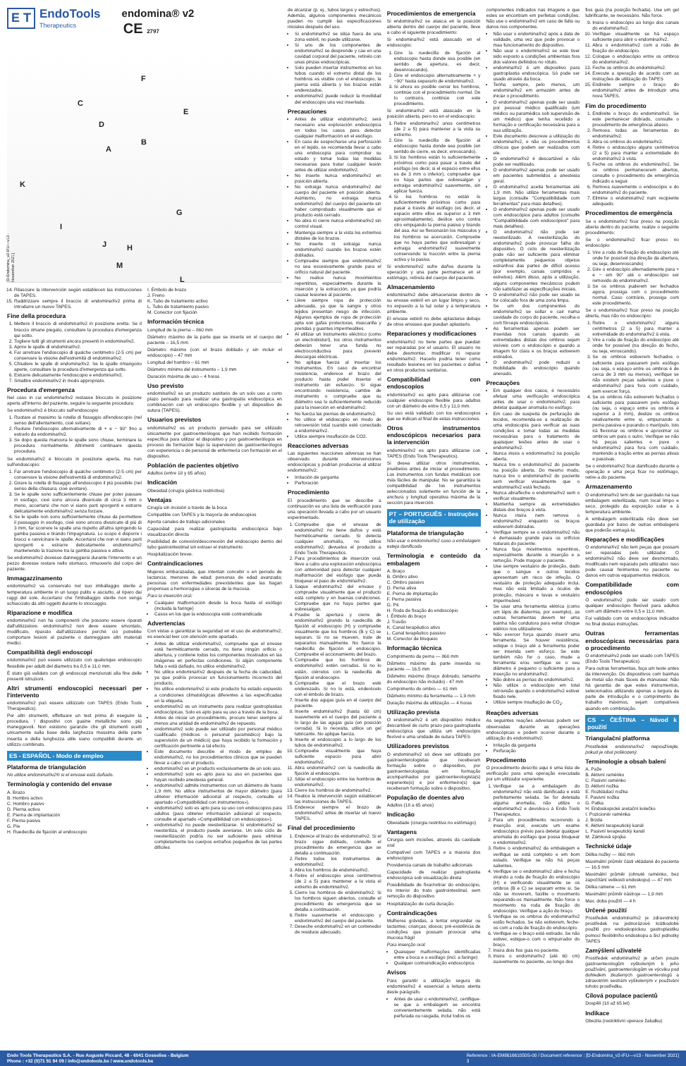E T EndoTools
Therapeutics
endomina® v2
CE 2797
F
C
E
D
B
A
K
I
G
J H
M
L
[D-Endomina_v2-IFU—v13 - November 2021]
14. Rilasciare la intervención según establecen las instrucciones de TAPES.
15. Raddrizzare sempre il braccio di endomina®v2 prima di introdurre un nuovo TAPES.
Fine della procedura
1. Mettere il braccio di endomina®v2 in posizione eretta. Se il braccio rimane piegato, consultare la procedura d'emergenza qui sotto.
2. Togliere tutti gli strumenti ancora presenti in endomina®v2.
3. Aprire le spalle di endomina®v2.
4. Far arretrare l'endoscopio di qualche centimetro (2-5 cm) per conservare la visione dell'estremità di endomina®v2.
5. Chiudere le spalle di endomina®v2. Se le spalle rimangono aperte, consultare la procedura d'emergenza qui sotto.
6. Estrarre delicatamente l'endoscopio e endomina®v2.
7. Smaltire endomina®v2 in modo appropriato.
Procedura d'emergenza
Nel caso in cui endomina®v2 restasse bloccato in posizione aperta all'interno del paziente, seguire la seguente procedura:
Se endomina®v2 è bloccato sull'endoscopio
1. Ruotare al massimo la rotella di fissaggio all'endoscopio (nel senso dell'allentamento, cioè svitare).
2. Ruotare l'endoscopio alternativamente di + e − 90° fino a estrarlo da endomina®v2.
3. Se dopo questa manovra le spalle sono chiuse, terminare la procedura normalmente. Altrimenti continuare questa procedura.
Se endomina®v2 è bloccato in posizione aperta, ma non sull'endoscopio:
1. Far arretrare l'endoscopio di qualche centimetro (2-5 cm) per conservare la visione dell'estremità di endomina®v2.
2. Girare la rotella di fissaggio all'endoscopio il più possibile (nel senso della chiusura, cioè avvitare).
3. Se le spalle sono sufficientemente chiuse per poter passare in esofago, cioè sono ancora divaricate di circa 3 mm o meno, accertarsi che non vi siano parti sporgenti e estrarre delicatamente endomina®v2 senza forzare.
4. Se le spalle non sono sufficientemente chiuse da permettere il passaggio in esofago, cioè sono ancora divaricate di più di 3 mm, far scorrere le spalle una rispetto all'altra spingendo la gamba passiva e tirando l'impugnatura. Lo scopo è disporre i bracci e ravvicinare le spalle. Accertarsi che non vi siano parti sporgenti e estrarre delicatamente endomina®v2 mantenendo la trazione tra la gamba passiva e attiva.
Se endomina®v2 dovesse danneggiarsi durante l'intervento e un pezzo dovesse restare nello stomaco, rimuoverlo dal corpo del paziente.
Immagazzinamento
endomina®v2 va conservato nel suo imballaggio sterile a temperatura ambiente in un luogo pulito e asciutto, al riparo dai raggi del sole. Accertarsi che l'imballaggio sterile non venga schiacciato da altri oggetti durante lo stoccaggio.
Riparazione e modifica
endomina®v2 non ha componenti che possono essere riparati dall'utilizzatore. endomina®v2 non deve essere smontato, modificato, riparato dall'utilizzatore perché ciò potrebbe comportare lesioni al paziente o danneggiare altri materiali medici.
Compatibilità degli endoscopi
endomina®v2 può essere utilizzato con qualunque endoscopio flessibile per adulti del diametro tra 8,5 e 11,0 mm.
È stato già validato con gli endoscopi menzionati alla fine delle presenti istruzioni.
Altri strumenti endoscopici necessari per l'intervento
endomina®v2 può essere utilizzato con TAPES (Endo Tools Therapeutics).
Per altri strumenti, effettuare un test prima di eseguire la procedura. I dispositivi con guaine metalliche sono più maneggevoli. Non esistono garanzie che gli strumenti scelti unicamente sulla base della larghezza massima della parte inserita e della lunghezza utile siano compatibili durante un utilizzo combinato.
ES - ESPAÑOL - Modo de empleo
Plataforma de triangulación
No utilice endomina®v2® si el envase está dañado.
Terminología y contenido del envase
A. Brazo
B. Hombro activo
C. Hombro pasivo
D. Pierna activa
E. Pierna de implantación
F. Pierna pasiva
G. Pie
H. Ruedecilla de fijación al endoscopio
I. Émbolo de brazo
J. Freno
K. Tubo de tratamiento activo
L. Tubo de tratamiento pasivo
M. Conector con fijación
Información técnica
Longitud de la pierna – 860 mm
Diámetro máximo de la parte que se inserta en el cuerpo del paciente – 16,5 mm
Diámetro máximo (con el brazo doblado y sin incluir el endoscopio) – 47 mm
Longitud del hombro – 61 mm
Diámetro mínimo del instrumento – 1,9 mm
Duración máxima de uso – 4 horas
Uso previsto
endomina®v2 es un producto sanitario de un solo uso a corto plazo pensado para realizar una gastropatía endoscópica en combinación con un endoscopio flexible y un dispositivo de sutura (TAPES).
Usuarios previstos
endomina®v2 es un producto pensado para ser utilizado únicamente por gastroenterólogos que han recibido formación específica para utilizar el dispositivo y por gastroenterólogos en proceso de formación bajo la supervisión de gastroenterólogos con experiencia o de personal de enfermería con formación en el dispositivo.
Población de pacientes objetivo
Adultos (entre 18 y 65 años)
Indicación
Obesidad (cirugía gástrica restrictiva)
Ventajas
Cirugía sin incisión a través de la boca
Compatible con TAPES y la mayoría de endoscopios
Aporta canales de trabajo adicionales
Capacidad para realizar gastroplastia endoscópica bajo visualización directa
Posibilidad de conexión/desconexión del endoscopio dentro del tubo gastrointestinal sin extraer el instrumento
Hospitalización breve.
Contraindicaciones
Mujeres embarazadas, que intentan concebir o en periodo de lactancia; menores de edad; personas de edad avanzada; personas con enfermedades preexistentes que las hagan propensas a hemorragias o úlceras de la mucosa.
Para la inserción oral:
Cualquier malformación desde la boca hasta el esófago (incluida la faringe)
Casos en los que la endoscopia esté contraindicada
Advertencias
Con vistas a garantizar la seguridad en el uso de endomina®v2, es esencial leer con atención este apartado.
Antes de utilizar endomina®v2, compruebe que el envase está herméticamente cerrado, no tiene ningún orificio o abertura, y contiene todos los componentes mostrados en las imágenes en perfectas condiciones. Si algún componente falta o está dañado, no utilice endomina®v2.
No utilice endomina®v2 después de la fecha de caducidad, ya que podría provocar un funcionamiento incorrecto del producto.
No utilice endomina®v2 si este producto ha estado expuesto a condiciones climatológicas diferentes a las especificadas en la etiqueta.
endomina®v2 es un instrumento para realizar gastroplastias endoscópicas. Solo es apto para su uso a través de la boca.
Antes de iniciar un procedimiento, procure tener siempre al menos una unidad de endomina®v2 de repuesto.
endomina®v2 solo puede ser utilizado por personal médico cualificado (médicos o personal paramédico) bajo la supervisión de un médico) que haya recibido la formación y certificación pertinente a tal efecto.
Este documento describe el modo de empleo de endomina®v2, no los procedimientos clínicos que se pueden llevar a cabo con el producto.
endomina®v2 es un producto exclusivamente de un solo uso.
endomina®v2 solo es apto para su uso en pacientes que hayan recibido anestesia general.
endomina®v2 admite instrumentos con un diámetro de hasta 1,9 mm. No utilice instrumentos de mayor diámetro (para obtener información adicional al respecto, consulte el apartado «Compatibilidad con instrumentos»).
endomina®v2 solo es apto para su uso con endoscopios para adultos (para obtener información adicional al respecto, consulte el apartado «Compatibilidad con endoscopios»).
endomina®v2 no puede reesterilizarse. Si endomina®v2 se reesteriliza, el producto puede averiarse. Un solo ciclo de reesterilización podría no ser suficiente para eliminar completamente los cuerpos extraños pequeños de las partes difíciles
de alcanzar (p. ej., tubos largos y estrechos). Además, algunos componentes mecánicos pueden no cumplir las especificaciones iniciales después del uso.
Si endomina®v2 se sitúa fuera de una zona estéril, no puede utilizarse.
Si uno de los componentes de endomina®v2 se desprende y cae en una cavidad corporal del paciente, retírelo con unas pinzas endoscópicas.
Solo pueden insertar instrumentos en los tubos cuando el extremo distal de los hombros es visible con el endoscopio, la pierna está abierta y los brazos están enderezados.
endomina®v2 puede reducir la movilidad del endoscopio una vez insertada.
Precauciones
Antes de utilizar endomina®v2, será necesario una exploración endoscópica en todos los casos para detectar cualquier malformación en el esófago.
En caso de sospecharse una perforación en el tejido, se recomienda llevar a cabo una endoscopia para comprobar su estado y tomar todas las medidas necesarias para tratar cualquier lesión antes de utilizar endomina®v2.
No inserte nunca endomina®v2 en posición abierta.
No extraiga nunca endomina®v2 del cuerpo del paciente en posición abierta. Asimismo, no extraiga nunca endomina®v2 del cuerpo del paciente sin haber comprobado visualmente que el producto está cerrado.
No abra ni cierre nunca endomina®v2 sin control visual.
Mantenga siempre a la vista los extremos distales de los brazos.
No inserte ni extraiga nunca endomina®v2 cuando los brazos estén doblados.
Compruebe siempre que endomina®v2 no sea excesivamente grande para el orificio natural del paciente.
No realice nunca movimientos repentinos, especialmente durante la inserción y la extracción, ya que podría causar lesiones al paciente.
Lleve siempre ropa de protección adecuada, ya que la sangre y otros tejidos presentan riesgo de infección. Algunos ejemplos de ropa de protección apta son gafas protectoras, mascarilla y prendas y guantes impermeables.
Al utilizar un instrumento eléctrico (como un electrobisturí), los otros instrumentos deberán tener una funda no electroconductiva para prevenir descargas eléctricas.
No aplique fuerza al insertar los instrumentos. En caso de encontrar resistencia, enderece el brazo del producto hasta poder insertar el instrumento sin esfuerzo. Si sigue encontrando resistencia, cambie de instrumento o compruebe que su diámetro sea lo suficientemente reducido para la inserción en endomina®v2.
No fuerza las piernas de endomina®v2.
No utilice el endoscopio en modo de retroversión total cuando esté conectado a endomina®v2.
Utilice siempre insuflación de CO2.
Reacciones adversas
Las siguientes reacciones adversas se han observado durante intervenciones endoscópicas y podrían producirse al utilizar endomina®v2:
Irritación de garganta
Perforación
Procedimiento
El procedimiento que se describe a continuación es una lista de verificación para una operación llevada a cabo por un usuario experimentado.
1. Compruebe que el envase de endomina®v2 no tiene daños y está herméticamente cerrado. Si detecta cualquier anomalía, no utilice endomina®v2; devuelva el producto a Endo Tools Therapeutics.
2. Para procedimientos de inserción oral, lleve a cabo una exploración endoscópica con anterioridad para detectar cualquier malformación del esófago que pueda bloquear el paso de endomina®v2.
3. Saque endomina®v2 del envase y compruebe visualmente que el producto está completo y en buenas condiciones. Compruebe que no haya partes que sobresalgan.
4. Pruebe la apertura y cierre de endomina®v2 girando la ruedecilla de fijación al endoscopio (H) y compruebe visualmente que los hombros (B y C) se separan. Si no se mueven, trate de separarlos manualmente. No fuerce la ruedecilla de fijación al endoscopio. Compruebe el accionamiento del brazo.
5. Compruebe que los hombros de endomina®v2 estén cerrados. Si no lo están, ciérrelos con la ruedecilla de fijación al endoscopio.
6. Compruebe que el brazo esté enderezado. Si no lo está, enderécelo con el émbolo de brazo.
7. Inserte dos agujas guía en el cuerpo del paciente.
8. Inserte endomina®v2 (hasta 60 cm) suavemente en el cuerpo del paciente a lo largo de las agujas guía (en posición cerrada). Si lo necesita, utilice un gel lubricante. No aplique fuerza.
9. Inserte el endoscopio a lo largo de los tubos de endomina®v2.
10. Compruebe visualmente que haya suficiente espacio para abrir endomina®v2.
11. Abra endomina®v2 con la ruedecilla de fijación al endoscopio.
12. Sitúe el endoscopio entre los hombros de endomina®v2.
13. Cierre los hombros de endomina®v2.
14. Realice la intervención según establecen las instrucciones de TAPES.
15. Enderece siempre el brazo de endomina®v2 antes de insertar un nuevo TAPES.
Final del procedimiento
1. Enderece el brazo de endomina®v2. Si el brazo sigue doblado, consulte el procedimiento de emergencia que se detalla a continuación.
2. Retire todos los instrumentos de endomina®v2.
3. Abra los hombros de endomina®v2.
4. Retire el endoscopio unos centímetros (de 2 a 5) para mantener a la vista el extremo de endomina®v2.
5. Cierre los hombros de endomina®v2. Si los hombros siguen abiertos, consulte el procedimiento de emergencia que se detalla a continuación.
6. Retire suavemente el endoscopio y endomina®v2 del cuerpo del paciente.
7. Deseche endomina®v2 en un contenedor de residuos adecuado.
Procedimientos de emergencia
Si endomina®v2 se atasca en la posición abierta dentro del cuerpo del paciente, lleve a cabo el siguiente procedimiento:
Si endomina®v2 está atascado en el endoscopio:
1. Gire la ruedecilla de fijación al endoscopio hasta donde sea posible (en sentido de apertura, es decir, desenroscando).
2. Gire el endoscopio alternativamente + y −90° hasta separarlo de endomina®v2.
3. Si ahora es posible cerrar los hombros, continúe con el procedimiento normal. De lo contrario, continúe con este procedimiento.
Si endomina®v2 está atascado en la posición abierta, pero no en el endoscopio:
1. Retire endomina®v2 unos centímetros (de 2 a 5) para mantener a la vista su extremo.
2. Gire la ruedecilla de fijación al endoscopio hasta donde sea posible (en sentido de cierre, es decir, enroscando).
3. Si los hombros están lo suficientemente próximos como para pasar a través del esófago (es decir, si el espacio entre ellos es de 3 mm o inferior), compruebe que no haya partes que sobresalgan y extraiga endomina®v2 suavemente, sin aplicar fuerza.
4. Si los hombros no están lo suficientemente próximos como para pasar a través del esófago (es decir, el espacio entre ellos es superior a 3 mm aproximadamente), deslice uno contra otro empujando la pierna pasiva y tirando del asa. Así se flexionarán los músculos y los hombros se acercarán. Compruebe que no haya partes que sobresalgan y extraiga endomina®v2 suavemente conservando la tracción entre la pierna activa y la pasiva.
Si endomina®v2 sufre daños durante la operación y una parte permanece en el estómago, retírela del cuerpo del paciente.
Almacenamiento
endomina®v2 debe almacenarse dentro de su envase estéril en un lugar limpio y seco, no expuesto a la luz solar y a temperatura ambiente.
El envase estéril no debe aplastarse debajo de otros envases que puedan aplastarlo.
Reparaciones y modificaciones
endomina®v2 no tiene partes que puedan ser reparadas por el usuario. El usuario no debe desmontar, modificar ni reparar endomina®v2. Hacerlo podría tener como resultado lesiones en los pacientes o daños en otros productos sanitarios.
Compatibilidad con endoscopios
endomina®v2 es apto para utilizarse con cualquier endoscopio flexible para adultos con un diámetro de entre 8,5 y 11,0 mm.
Su uso está validado con los endoscopios que se indican al final de estas instrucciones.
Otros instrumentos endoscópicos necesarios para la intervención
endomina®v2 es apto para utilizarse con TAPES (Endo Tools Therapeutics).
Si desea utilizar otros instrumentos, pruébelos antes de iniciar el procedimiento. Los instrumentos con fundas metálicas son más fáciles de manipular. No se garantiza la compatibilidad de los instrumentos seleccionados solamente en función de la anchura y longitud operativa máxima de la sección para inserción.
PT – PORTUGUÊS - Instruções de utilização
Plataforma de triangulação
Não usar o endomina®v2 caso a embalagem esteja danificada
Terminologia e conteúdo da embalagem
A. Braço
B. Ombro ativo
C. Ombro passivo
D. Perna ativa
E. Perna de implantação
F. Perna passiva
G. Pé
H. Roda de fixação do endoscópio
I. Êmbolo do braço
J. Travão
K. Canal terapêutico ativo
L. Canal terapêutico passivo
M. Conector de bloqueio
Informação técnica
Comprimento da perna — 860 mm
Diâmetro máximo da parte inserida no paciente — 16,5 mm
Diâmetro máximo (braço dobrado, tamanho do endoscópio não incluído) - 47 mm
Comprimento do ombro — 61 mm
Diâmetro mínimo da ferramenta — 1,9 mm
Duração máxima da utilização — 4 horas
Utilização prevista
O endomina®v2 é um dispositivo médico descartável de curto prazo para gastroplastia endoscópica que utiliza um endoscópio flexível e uma unidade de sutura TAPES
Utilizadores previstos
O endomina®v2 só deve ser utilizado por gastroenterologistas que receberam formação sobre o dispositivo, por gastroenterologistas em formação acompanhados por gastroenterologista(s) experiente(s) e por enfermeiro(s) que receberam formação sobre o dispositivo.
População de doentes alvo
Adultos (18 a 65 anos)
Indicação
Obesidade (cirurgia restritiva no estômago)
Vantagens
Cirurgia sem incisões, através da cavidade oral
Compatível com TAPES e a maioria dos endoscópios
Providencia canais de trabalho adicionais
Capacidade de realizar gastroplastia endoscópica sob visualização direta
Possibilidade de fixar/retirar do endoscópio, no interior do trato gastrointestinal, sem remoção do dispositivo
Hospitalização de curta duração.
Contraindicações
Mulheres grávidas, a tentar engravidar ou lactantes; crianças; idosos; pré-existência de condições que possam provocar uma mucosa frágil
Para inserção oral:
Quaisquer malformações identificadas entre a boca e o esófago (incl. a faringe)
Qualquer contraindicação endoscópica
Avisos
Para garantir a utilização segura do endomina®v2 é essencial a leitura atenta deste parágrafo.
Antes de usar o endomina®v2, certifique-se que a embalagem se encontra convenientemente selada, não está perfurada ou rasgada, inclui todos os
componentes indicados nas imagens e que estes se encontram em perfeitas condições. Não use o endomina®v2 em caso de falta ou danos nos componentes.
Não usar o endomina®v2 após a data de validade, uma vez que pode provocar o mau funcionamento do dispositivo.
Não usar o endomina®v2 se este tiver sido exposto a condições ambientais fora dos valores definidos no rótulo.
endomina®v2 é um dispositivo para gastroplastia endoscópica. Só pode ser usado através da boca.
Tenha sempre, pelo menos, um endomina®v2 em armazém antes de iniciar o procedimento.
O endomina®v2 apenas pode ser usado por pessoal médico qualificado (um médico ou paramédico sob supervisão de um médico) que tenha recebido a formação e certificação necessária para a sua utilização.
Este documento descreve a utilização do endomina®v2, e não os procedimentos clínicos que podem ser realizados com ele.
O endomina®v2 é descartável e não pode ser reutilizado.
O endomina®v2 apenas pode ser usado em pacientes submetidos a anestesia geral.
O endomina®v2 aceita ferramentas até 1,9 mm. Não utilize ferramentas mais largas (consulte "Compatibilidade com ferramentas" para mais detalhes).
O endomina®v2 apenas pode ser usado com endoscópios para adultos (consulte "Compatibilidade com endoscópios" para mais detalhes).
O endomina®v2 não pode ser reesterilizado. A reesterilização do endomina®v2 pode provocar falha do dispositivo. O ciclo de reesterilização pode não ser suficiente para eliminar completamente pequenos objetos estranhos das partes de difícil acesso (por exemplo, canais compridos e estreitos). Além disso, após a utilização, alguns componentes mecânicos podem não satisfazer as especificações iniciais.
O endomina®v2 não pode ser usado se for colocado fora de uma zona limpa.
Se um dos componentes do endomina®v2 se soltar e cair numa cavidade do corpo do paciente, recolha-o com fórceps endoscópicos.
As ferramentas apenas podem ser inseridas nos canais quando as extremidades distais dos ombros sejam visíveis com o endoscópio e quando a imagem for clara e os braços estiverem estirados.
O endomina®v2 pode reduzir a mobilidade do endoscópio quando anexado.
Precauções
Em qualquer dos casos, é necessário efetuar uma verificação endoscópica antes de usar o endomina®v2, para detetar qualquer anomalia no esófago.
Em caso de suspeita de perfuração de tecidos, recomenda-se a realização de uma endoscopia para verificar as suas condições e tomar todas as medidas necessárias para o tratamento de quaisquer lesões antes de usar o endomina®v2.
Nunca insira o endomina®v2 na posição aberta.
Nunca tire o endomina®v2 do paciente na posição aberta. Do mesmo modo, nunca tire o endomina®v2 do paciente sem verificar visualmente que o endomina®v2 está fechado.
Nunca abra/feche o endomina®v2 sem o verificar visualmente.
Mantenha sempre as extremidades distais dos braços à vista.
Nunca insira nem remova o endomina®v2 enquanto os braços estiverem dobrados.
Verifique sempre se o endomina®v2 não é demasiado grande para os orifícios naturais do paciente.
Nunca faça movimentos repentinos, especialmente durante a inserção e a remoção. Pode magoar o paciente.
Use sempre vestuário de proteção, dado que o sangue e outros tecidos apresentam um risco de infeção. O vestuário de proteção adequado inclui, mas não está limitado a óculos de proteção, máscara e luvas e vestuário impermeável.
Se usar uma ferramenta elétrica (como um lápis de diatermia, por exemplo), as outras ferramentas devem ter uma bainha não condutora para evitar choque elétrico nos utilizadores.
Não exercer força quando inserir uma ferramenta. Se houver resistência, estique o braço até a ferramenta poder ser inserida sem esforço. Se este também não for o caso, mude a ferramenta e/ou verifique se o seu diâmetro é pequeno o suficiente para a inserção no endomina®v2.
Não dobre as pernas do endomina®v2.
Não utilize o endoscópio em total retrovisão quando o endomina®v2 estiver fixado nele.
Utilize sempre insuflação de CO<sub>2</sub>.
Reações adversas
As seguintes reações adversas podem ser observadas durante as operações endoscópicas e podem ocorrer durante a utilização do endomina®v2:
Irritação da garganta
Perfuração
Procedimento
O procedimento descrito aqui é uma lista de verificação para uma operação executada por um utilizador experiente.
1. Verifique se a embalagem do endomina®v2 não está danificada e está perfeitamente selada. Se for detetada alguma anomalia, não utilize o endomina®v2 e devolva-o à Endo Tools Therapeutics.
2. Para um procedimento recorrendo a inserção oral, execute um exame endoscópico prévio para detetar qualquer anomalia do esófago que possa bloquear o endomina®v2.
3. Retire o endomina®v2 da embalagem e verifique se está completo e em bom estado. Verifique se não há peças salientes.
4. Verifique se o endomina®v2 abre e fecha virando a roda de fixação do endoscópio (H) e verificando visualmente se os ombros (B e C) se separam entre si. Se não se moverem, facilite o movimento separando-os manualmente. Não force o movimento na roda de fixação do endoscópio. Verifique a ação do braço.
5. Verifique se os ombros do endomina®v2 estão fechados. Se não estiverem, feche-os com a roda de fixação do endoscópio.
6. Verifique se o braço está estirado. Se não estiver, estique-o com o empurrador do braço.
7. Insira dois fios guia no paciente.
8. Insira o endomina®v2 (até 60 cm) suavemente no paciente, ao longo dos
fios guia (na posição fechada). Use um gel lubrificante, se necessário. Não force.
9. Insira o endoscópio ao longo dos canais do endomina®v2.
10. Verifique visualmente se há espaço suficiente para abrir o endomina®v2.
11. Abra o endomina®v2 com a roda de fixação do endoscópio.
12. Coloque o endoscópio entre os ombros do endomina®v2.
13. Feche os ombros do endomina®v2.
14. Execute a operação de acordo com as instruções de utilização do TAPES
15. Endireite sempre o braço do endomina®v2 antes de introduzir uma nova TAPES.
Fim do procedimento
1. Endireite o braço do endomina®v2. Se este permanecer dobrado, consulte o procedimento de emergência abaixo.
2. Remova todas as ferramentas do endomina®v2.
3. Abra os ombros do endomina®v2.
4. Retire o endoscópio alguns centímetros (2 a 5) para manter a extremidade do endomina®v2 à vista.
5. Feche os ombros do endomina®v2. Se os ombros permanecerem abertos, consulte o procedimento de emergência indicado a seguir.
6. Remova suavemente o endoscópio e do endomina®v2 do paciente.
7. Elimine o endomina®v2 num recipiente adequado.
Procedimentos de emergência
Se o endomina®v2 ficar preso na posição aberta dentro do paciente, realize o seguinte procedimento:
Se o endomina®v2 ficar preso no endoscópio:
1. Vire a roda de fixação do endoscópio até onde for possível (na direção da abertura, ou seja, desenroscando)
2. Gire o endoscópio alternadamente para + e − em 90° até o endoscópio ser removido do endomina®v2.
3. Se os ombros puderem ser fechados agora, prossiga com o procedimento normal. Caso contrário, prossiga com este procedimento.
Se o endomina®v2 ficar preso na posição aberta, mas não no endoscópio:
1. Retire o endomina®v2 alguns centímetros (2 a 5) para manter a extremidade do endomina®v2 à vista.
2. Vire a roda de fixação do endoscópio até onde for possível (na direção do fecho, ou seja, enroscando).
3. Se os ombros estiverem fechados o suficiente para passarem pelo esófago (ou seja, o espaço entre os ombros é de cerca de 3 mm ou menos), verifique se não existem peças salientes e puxe o endomina®v2 para fora com cuidado, sem exercer força.
4. Se os ombros não estiverem fechados o suficiente para passarem pelo esófago (ou seja, o espaço entre os ombros é superior a 3 mm), deslize os ombros relativamente entre si, empurrando a perna passiva e puxando o manípulo. Isto irá flexionar os ombros e aproximar os ombros um para o outro. Verifique se não há peças salientes e puxe o endomina®v2 para fora com cuidado, mantendo a tração entre as pernas ativas e passivas.
Se o endomina®v2 ficar danificado durante a operação e uma peça ficar no estômago, retire-a do paciente.
Armazenamento
O endomina®v2 tem de ser guardado na sua embalagem esterilizada, num local limpo e seco, protegido da exposição solar e à temperatura ambiente.
A embalagem esterilizada não deve ser guardada por baixo de outras embalagens que poderão esmagá-la.
Reparações e modificações
O endomina®v2 não tem peças que possam ser reparadas pelo utilizador. O endomina®v2 não deve ser desmontado, modificado nem reparado pelo utilizador. Isso pode causar ferimentos no paciente ou danos em outros equipamentos médicos.
Compatibilidade com endoscópios
O endomina®v2 pode ser usado com qualquer endoscópio flexível para adultos com um diâmetro entre 8,5 e 11,0 mm.
Foi validado com os endoscópios indicados no final destas instruções.
Outras ferramentas endoscópicas necessárias para o procedimento
O endomina®v2 pode ser usado com TAPES (Endo Tools Therapeutics).
Para outras ferramentas, faça um teste antes da intervenção. Os dispositivos com bainhas de metal são mais fáceis de manusear. Não há garantia de que estes instrumentos, selecionados utilizando apenas a largura da parte de introdução e o comprimento de trabalho máximos, sejam compatíveis quando em combinação.
CS – ČEŠTINA – Návod k použití
Triangulační platforma
Prostředek endomina®v2 nepoužívejte, pokud je obal poškozený.
Terminologie a obsah balení
A. Paže
B. Aktivní raménko
C. Pasivní raménko
D. Aktivní nožka
E. Rozkládací nožka
F. Pasivní nožka
G. Patka
H. Endoskopické aretační kolečko
I. Pozicionér raménka
J. Brzda
K. Aktivní terapeutický kanál
L. Pasivní terapeutický kanál
M. Zámková spojka
Technické údaje
Délka nožky — 860 mm
Maximální průměr části vkládané do pacienta — 16,5 mm
Maximální průměr (ohnuté raménko, bez započítání velikosti endoskopu) — 47 mm
Délka ramene — 61 mm
Maximální průměr nástroje — 1,9 mm
Max. doba použití — 4 h
Určené použití
Prostředek endomina®v2 je zdravotnický prostředek na jednorázové krátkodobé použití pro endoskopickou gastroplastiku pomocí flexibilního endoskopu a šicí jednotky TAPES
Zamýšlení uživatelé
Prostředek endomina®v2 je určen pouze gastroenterologům vyškoleným k jeho používání, gastroenterologům ve výcviku pod dohledem zkušených gastroenterologů a zdravotním sestrám vyškoleným v používání tohoto prostředku.
Cílová populace pacientů
Dospělí (18 až 65 let)
Indikace
Obezita (restriktivní operace žaludku)
Endo Tools Therapeutics S.A. - Rue Auguste Piccard, 48 - 6041 Gosselies - Belgium
Phone : +32 (0)71 91 94 09 / info@endotools.be / www.endotools.be Reference : IA-EM861661050S-00 / Document reference : [D-Endomina_v2-IFU—v13 - November 2021]
3